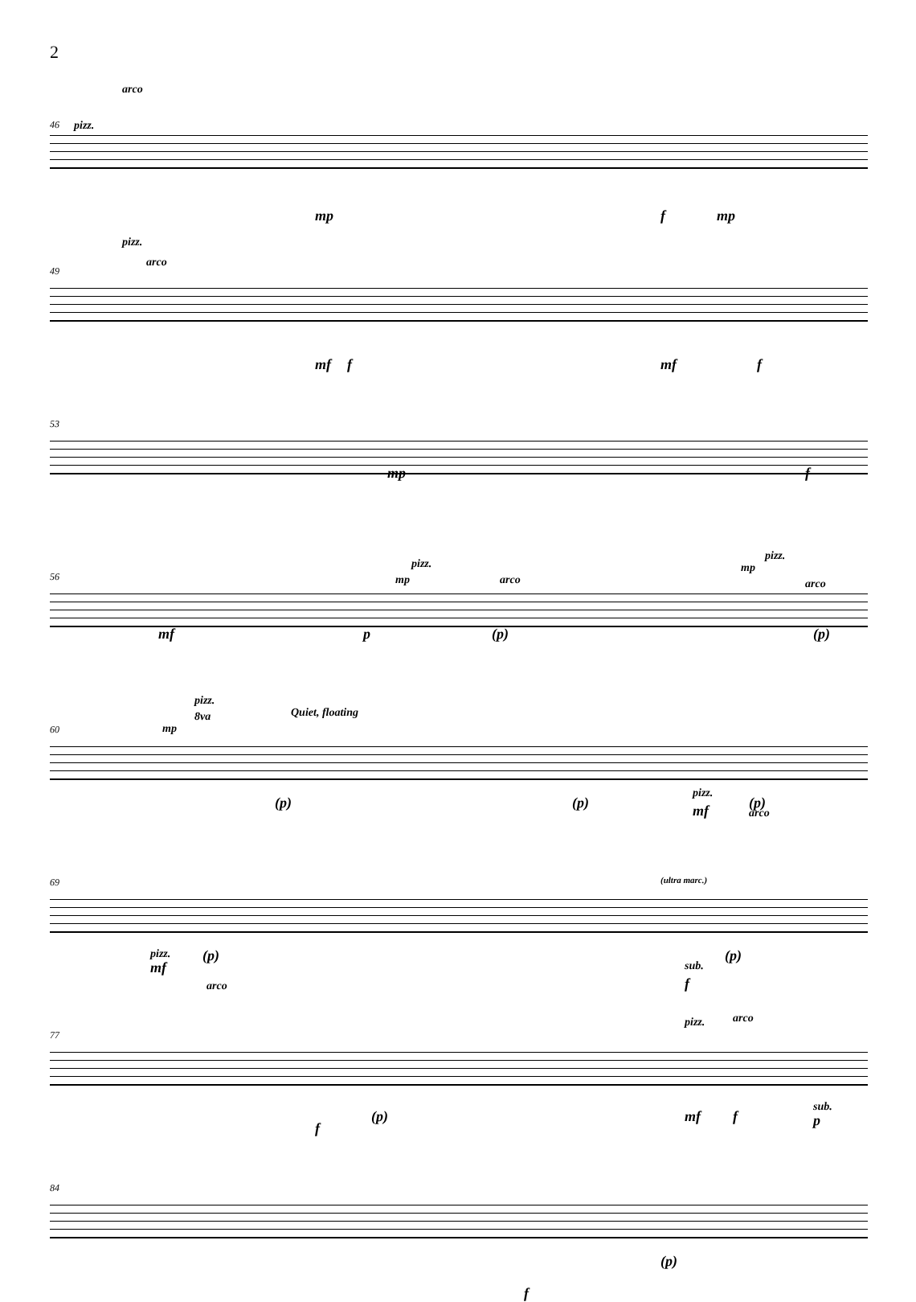2
46
arco
pizz.
mp f mp
49
pizz.
arco
mf f mf f
53
mp f
56
pizz.
mp arco
pizz.
mp
arco
mf p (p) (p)
60
pizz.
8va
mp
Quiet, floating
(p) (p)
pizz.
mf (p)
arco
69 (ultra marc.)
pizz.
mf
(p)
arco
sub.
f
(p)
77
pizz. arco
f
(p) mf f
sub.
p
84
f
(p)